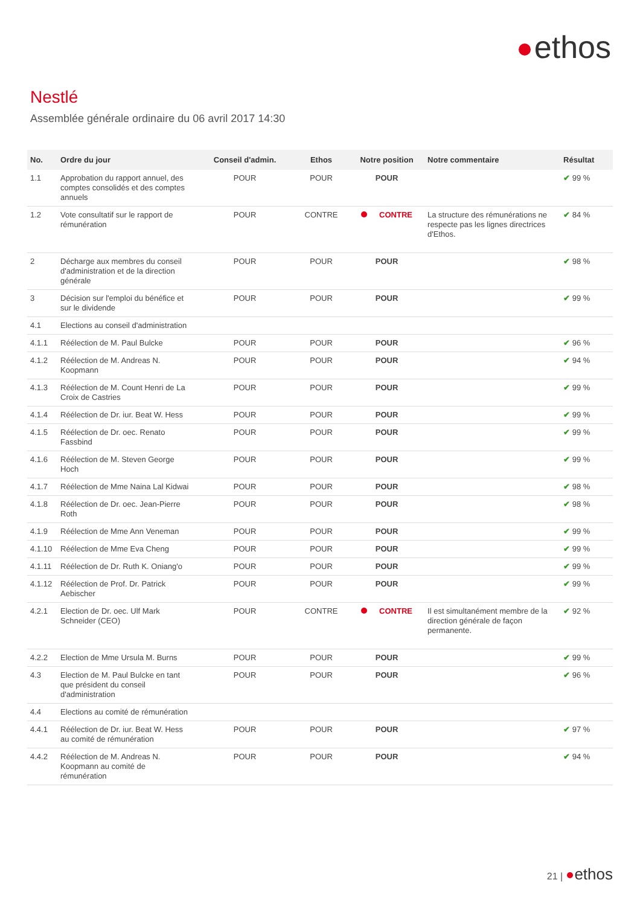ethos
Nestlé
Assemblée générale ordinaire du 06 avril 2017 14:30
| No. | Ordre du jour | Conseil d'admin. | Ethos | Notre position | Notre commentaire | Résultat |
| --- | --- | --- | --- | --- | --- | --- |
| 1.1 | Approbation du rapport annuel, des comptes consolidés et des comptes annuels | POUR | POUR | POUR | | ✔ 99 % |
| 1.2 | Vote consultatif sur le rapport de rémunération | POUR | CONTRE | CONTRE | La structure des rémunérations ne respecte pas les lignes directrices d'Ethos. | ✔ 84 % |
| 2 | Décharge aux membres du conseil d'administration et de la direction générale | POUR | POUR | POUR | | ✔ 98 % |
| 3 | Décision sur l'emploi du bénéfice et sur le dividende | POUR | POUR | POUR | | ✔ 99 % |
| 4.1 | Elections au conseil d'administration | | | | | |
| 4.1.1 | Réélection de M. Paul Bulcke | POUR | POUR | POUR | | ✔ 96 % |
| 4.1.2 | Réélection de M. Andreas N. Koopmann | POUR | POUR | POUR | | ✔ 94 % |
| 4.1.3 | Réélection de M. Count Henri de La Croix de Castries | POUR | POUR | POUR | | ✔ 99 % |
| 4.1.4 | Réélection de Dr. iur. Beat W. Hess | POUR | POUR | POUR | | ✔ 99 % |
| 4.1.5 | Réélection de Dr. oec. Renato Fassbind | POUR | POUR | POUR | | ✔ 99 % |
| 4.1.6 | Réélection de M. Steven George Hoch | POUR | POUR | POUR | | ✔ 99 % |
| 4.1.7 | Réélection de Mme Naina Lal Kidwai | POUR | POUR | POUR | | ✔ 98 % |
| 4.1.8 | Réélection de Dr. oec. Jean-Pierre Roth | POUR | POUR | POUR | | ✔ 98 % |
| 4.1.9 | Réélection de Mme Ann Veneman | POUR | POUR | POUR | | ✔ 99 % |
| 4.1.10 | Réélection de Mme Eva Cheng | POUR | POUR | POUR | | ✔ 99 % |
| 4.1.11 | Réélection de Dr. Ruth K. Oniang'o | POUR | POUR | POUR | | ✔ 99 % |
| 4.1.12 | Réélection de Prof. Dr. Patrick Aebischer | POUR | POUR | POUR | | ✔ 99 % |
| 4.2.1 | Election de Dr. oec. Ulf Mark Schneider (CEO) | POUR | CONTRE | CONTRE | Il est simultanément membre de la direction générale de façon permanente. | ✔ 92 % |
| 4.2.2 | Election de Mme Ursula M. Burns | POUR | POUR | POUR | | ✔ 99 % |
| 4.3 | Election de M. Paul Bulcke en tant que président du conseil d'administration | POUR | POUR | POUR | | ✔ 96 % |
| 4.4 | Elections au comité de rémunération | | | | | |
| 4.4.1 | Réélection de Dr. iur. Beat W. Hess au comité de rémunération | POUR | POUR | POUR | | ✔ 97 % |
| 4.4.2 | Réélection de M. Andreas N. Koopmann au comité de rémunération | POUR | POUR | POUR | | ✔ 94 % |
21 | ethos